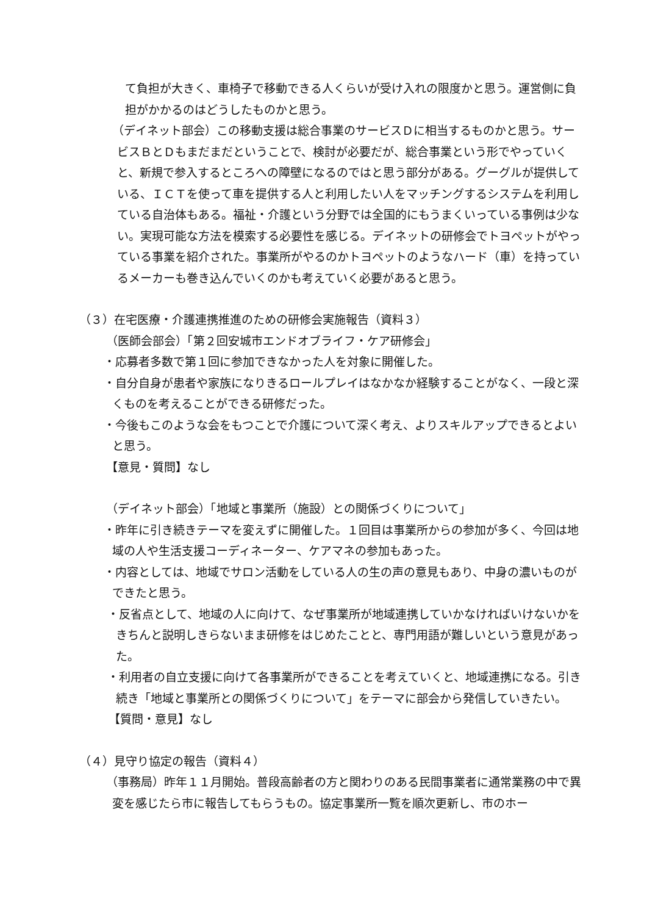て負担が大きく、車椅子で移動できる人くらいが受け入れの限度かと思う。運営側に負担がかかるのはどうしたものかと思う。
（デイネット部会）この移動支援は総合事業のサービスＤに相当するものかと思う。サービスＢとＤもまだまだということで、検討が必要だが、総合事業という形でやっていくと、新規で参入するところへの障壁になるのではと思う部分がある。グーグルが提供している、ＩＣＴを使って車を提供する人と利用したい人をマッチングするシステムを利用している自治体もある。福祉・介護という分野では全国的にもうまくいっている事例は少ない。実現可能な方法を模索する必要性を感じる。デイネットの研修会でトヨペットがやっている事業を紹介された。事業所がやるのかトヨペットのようなハード（車）を持っているメーカーも巻き込んでいくのかも考えていく必要があると思う。
（３）在宅医療・介護連携推進のための研修会実施報告（資料３）
（医師会部会）「第２回安城市エンドオブライフ・ケア研修会」
・応募者多数で第１回に参加できなかった人を対象に開催した。
・自分自身が患者や家族になりきるロールプレイはなかなか経験することがなく、一段と深くものを考えることができる研修だった。
・今後もこのような会をもつことで介護について深く考え、よりスキルアップできるとよいと思う。
【意見・質問】なし
（デイネット部会）「地域と事業所（施設）との関係づくりについて」
・昨年に引き続きテーマを変えずに開催した。１回目は事業所からの参加が多く、今回は地域の人や生活支援コーディネーター、ケアマネの参加もあった。
・内容としては、地域でサロン活動をしている人の生の声の意見もあり、中身の濃いものができたと思う。
・反省点として、地域の人に向けて、なぜ事業所が地域連携していかなければいけないかをきちんと説明しきらないまま研修をはじめたことと、専門用語が難しいという意見があった。
・利用者の自立支援に向けて各事業所ができることを考えていくと、地域連携になる。引き続き「地域と事業所との関係づくりについて」をテーマに部会から発信していきたい。
【質問・意見】なし
（４）見守り協定の報告（資料４）
（事務局）昨年１１月開始。普段高齢者の方と関わりのある民間事業者に通常業務の中で異変を感じたら市に報告してもらうもの。協定事業所一覧を順次更新し、市のホー